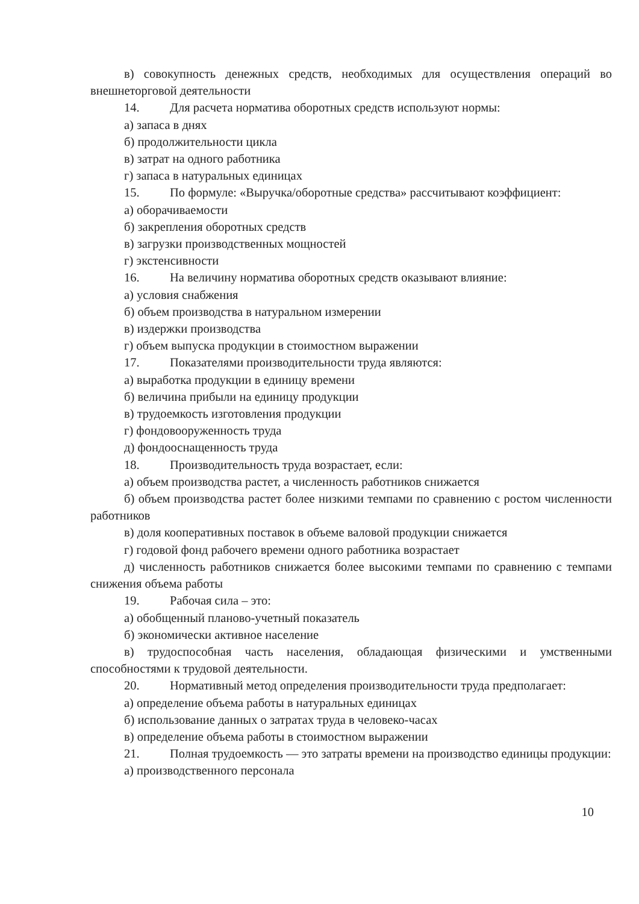в) совокупность денежных средств, необходимых для осуществления операций во внешнеторговой деятельности
14. Для расчета норматива оборотных средств используют нормы:
а) запаса в днях
б) продолжительности цикла
в) затрат на одного работника
г) запаса в натуральных единицах
15. По формуле: «Выручка/оборотные средства» рассчитывают коэффициент:
а) оборачиваемости
б) закрепления оборотных средств
в) загрузки производственных мощностей
г) экстенсивности
16. На величину норматива оборотных средств оказывают влияние:
а) условия снабжения
б) объем производства в натуральном измерении
в) издержки производства
г) объем выпуска продукции в стоимостном выражении
17. Показателями производительности труда являются:
а) выработка продукции в единицу времени
б) величина прибыли на единицу продукции
в) трудоемкость изготовления продукции
г) фондовооруженность труда
д) фондооснащенность труда
18. Производительность труда возрастает, если:
а) объем производства растет, а численность работников снижается
б) объем производства растет более низкими темпами по сравнению с ростом численности работников
в) доля кооперативных поставок в объеме валовой продукции снижается
г) годовой фонд рабочего времени одного работника возрастает
д) численность работников снижается более высокими темпами по сравнению с темпами снижения объема работы
19. Рабочая сила – это:
а) обобщенный планово-учетный показатель
б) экономически активное население
в) трудоспособная часть населения, обладающая физическими и умственными способностями к трудовой деятельности.
20. Нормативный метод определения производительности труда предполагает:
а) определение объема работы в натуральных единицах
б) использование данных о затратах труда в человеко-часах
в) определение объема работы в стоимостном выражении
21. Полная трудоемкость — это затраты времени на производство единицы продукции:
а) производственного персонала
10